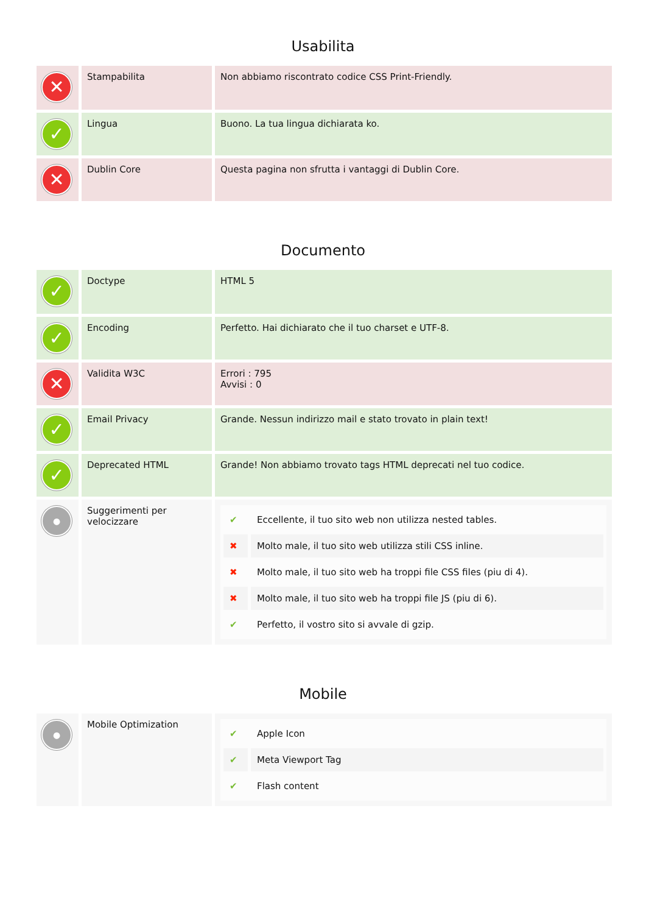Usabilita
| ✕ | Stampabilita | Non abbiamo riscontrato codice CSS Print-Friendly. |
| ✓ | Lingua | Buono. La tua lingua dichiarata ko. |
| ✕ | Dublin Core | Questa pagina non sfrutta i vantaggi di Dublin Core. |
Documento
| ✓ | Doctype | HTML 5 |
| ✓ | Encoding | Perfetto. Hai dichiarato che il tuo charset e UTF-8. |
| ✕ | Validita W3C | Errori : 795 Avvisi : 0 |
| ✓ | Email Privacy | Grande. Nessun indirizzo mail e stato trovato in plain text! |
| ✓ | Deprecated HTML | Grande! Non abbiamo trovato tags HTML deprecati nel tuo codice. |
| ● | Suggerimenti per velocizzare | / ✔ / Eccellente, il tuo sito web non utilizza nested tables. / / ✖ / Molto male, il tuo sito web utilizza stili CSS inline. / / ✖ / Molto male, il tuo sito web ha troppi file CSS files (piu di 4). / / ✖ / Molto male, il tuo sito web ha troppi file JS (piu di 6). / / ✔ / Perfetto, il vostro sito si avvale di gzip. / |
Mobile
| ● | Mobile Optimization | / ✔ / Apple Icon / / ✔ / Meta Viewport Tag / / ✔ / Flash content / |